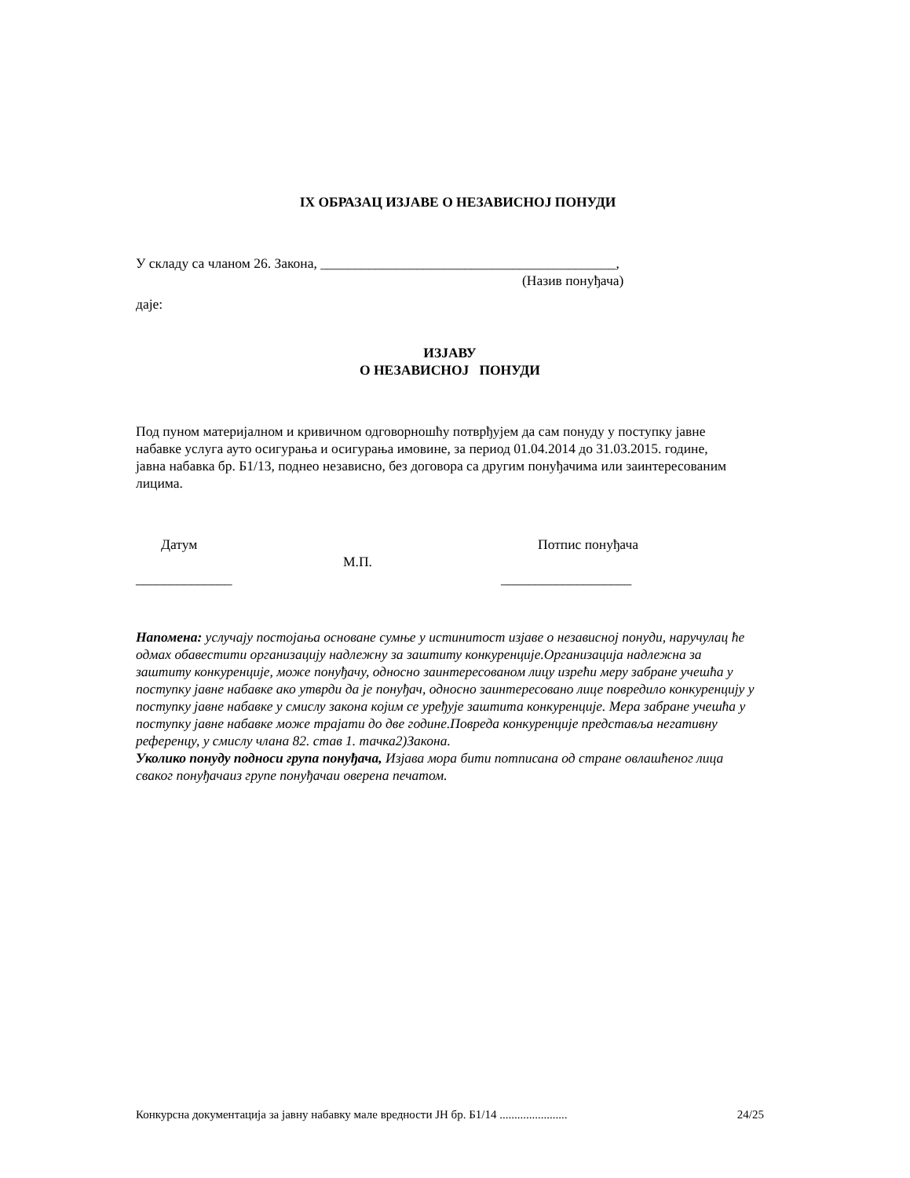IX ОБРАЗАЦ ИЗЈАВЕ О НЕЗАВИСНОЈ ПОНУДИ
У складу са чланом 26. Закона, ___________________________________________,
(Назив понуђача)
даје:
ИЗЈАВУ
О НЕЗАВИСНОЈ ПОНУДИ
Под пуном материјалном и кривичном одговорношћу потврђујем да сам понуду у поступку јавне набавке услуга ауто осигурања и осигурања имовине, за период 01.04.2014 до 31.03.2015. године, јавна набавка бр. Б1/13, поднео независно, без договора са другим понуђачима или заинтересованим лицима.
Датум Потпис понуђача
М.П.
______________ ___________________
Напомена: услучају постојања основане сумње у истинитост изјаве о независној понуди, наручулац ће одмах обавестити организацију надлежну за заштиту конкуренције.Организација надлежна за заштиту конкуренције, може понуђачу, односно заинтересованом лицу изрећи меру забране учешћа у поступку јавне набавке ако утврди да је понуђач, односно заинтересовано лице повредило конкуренцију у поступку јавне набавке у смислу закона којим се уређује заштита конкуренције. Мера забране учешћа у поступку јавне набавке може трајати до две године.Повреда конкуренције представља негативну референцу, у смислу члана 82. став 1. тачка2)Закона.
Уколико понуду подноси група понуђача, Изјава мора бити потписана од стране овлашћеног лица сваког понуђачаиз групе понуђачаи оверена печатом.
Конкурсна документација за јавну набавку мале вредности ЈН бр. Б1/14 ....................... 24/25